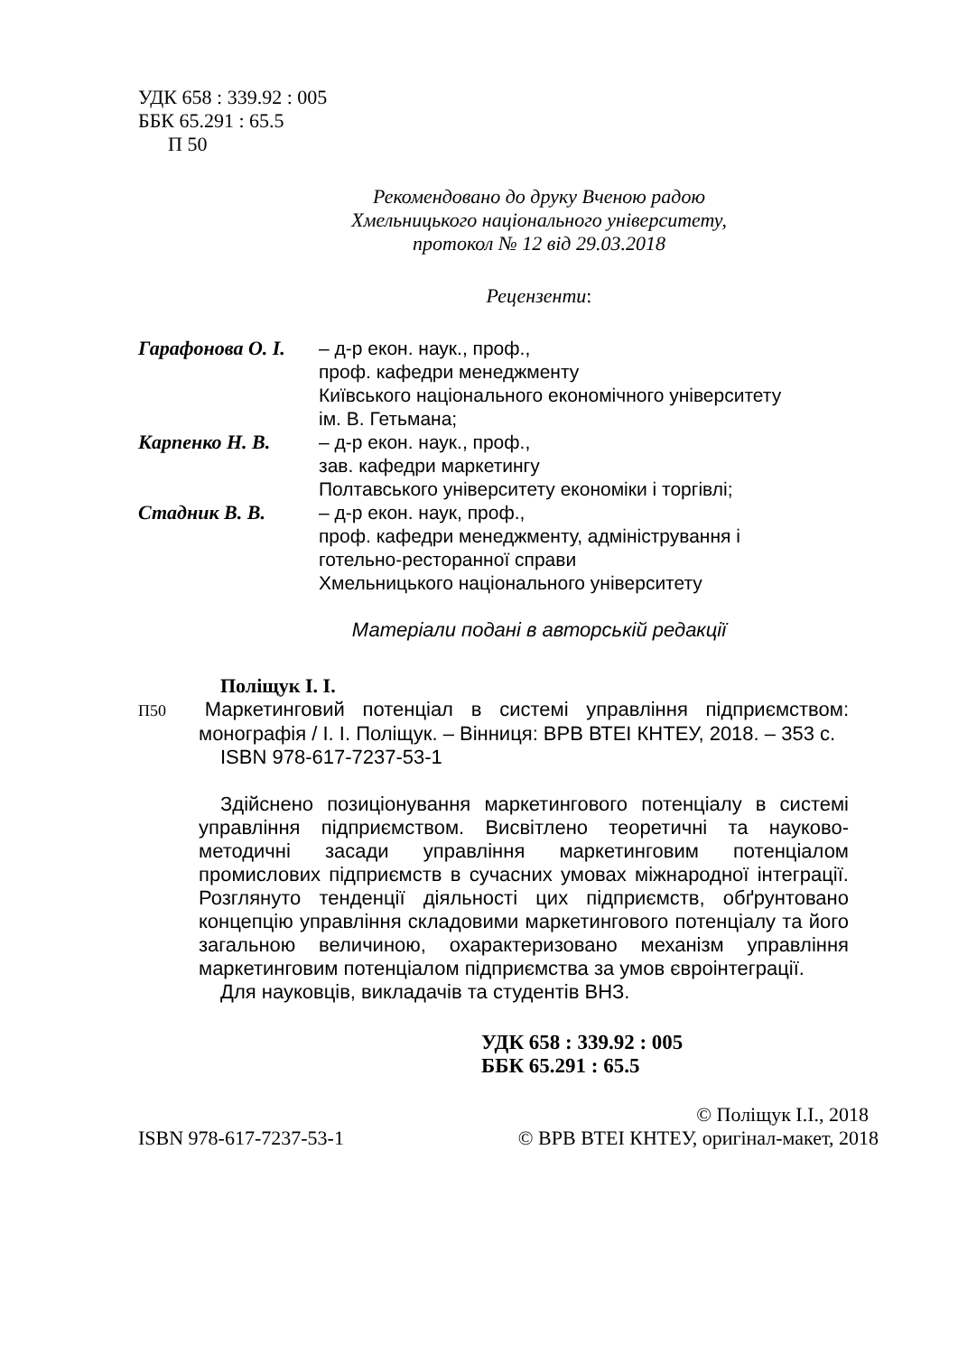УДК 658 : 339.92 : 005
ББК 65.291 : 65.5
П 50
Рекомендовано до друку Вченою радою
Хмельницького національного університету,
протокол № 12 від 29.03.2018
Рецензенти:
Гарафонова О. І.
– д-р екон. наук., проф.,
проф. кафедри менеджменту
Київського національного економічного університету
ім. В. Гетьмана;
Карпенко Н. В.
– д-р екон. наук., проф.,
зав. кафедри маркетингу
Полтавського університету економіки і торгівлі;
Стадник В. В.
– д-р екон. наук, проф.,
проф. кафедри менеджменту, адміністрування і
готельно-ресторанної справи
Хмельницького національного університету
Матеріали подані в авторській редакції
Поліщук І. І.
П50 Маркетинговий потенціал в системі управління підприємством: монографія / І. І. Поліщук. – Вінниця: ВРВ ВТЕІ КНТЕУ, 2018. – 353 с.
ISBN 978-617-7237-53-1
Здійснено позиціонування маркетингового потенціалу в системі управління підприємством. Висвітлено теоретичні та науково-методичні засади управління маркетинговим потенціалом промислових підприємств в сучасних умовах міжнародної інтеграції. Розглянуто тенденції діяльності цих підприємств, обґрунтовано концепцію управління складовими маркетингового потенціалу та його загальною величиною, охарактеризовано механізм управління маркетинговим потенціалом підприємства за умов євроінтеграції.
Для науковців, викладачів та студентів ВНЗ.
УДК 658 : 339.92 : 005
ББК 65.291 : 65.5
ISBN 978-617-7237-53-1 © Поліщук І.І., 2018
© ВРВ ВТЕІ КНТЕУ, оригінал-макет, 2018